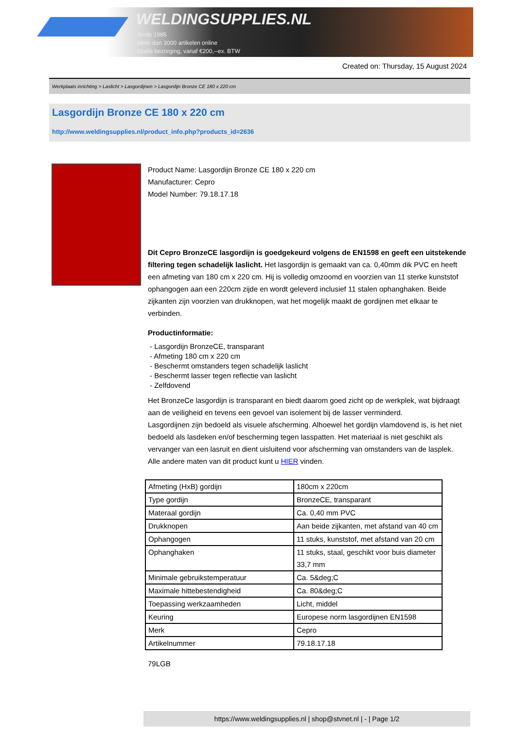WELDINGSUPPLIES.NL
- Sinds 1985
- Méér dan 3000 artikelen online
- Gratis bezorging, vanaf €200,--ex. BTW
Created on: Thursday, 15 August 2024
Werkplaats inrichting > Laslicht > Lasgordijnen > Lasgordijn Bronze CE 180 x 220 cm
Lasgordijn Bronze CE 180 x 220 cm
http://www.weldingsupplies.nl/product_info.php?products_id=2636
Product Name: Lasgordijn Bronze CE 180 x 220 cm
Manufacturer: Cepro
Model Number: 79.18.17.18
Dit Cepro BronzeCE lasgordijn is goedgekeurd volgens de EN1598 en geeft een uitstekende filtering tegen schadelijk laslicht. Het lasgordijn is gemaakt van ca. 0,40mm dik PVC en heeft een afmeting van 180 cm x 220 cm. Hij is volledig omzoomd en voorzien van 11 sterke kunststof ophangogen aan een 220cm zijde en wordt geleverd inclusief 11 stalen ophanghaken. Beide zijkanten zijn voorzien van drukknopen, wat het mogelijk maakt de gordijnen met elkaar te verbinden.
Productinformatie:
- Lasgordijn BronzeCE, transparant
- Afmeting 180 cm x 220 cm
- Beschermt omstanders tegen schadelijk laslicht
- Beschermt lasser tegen reflectie van laslicht
- Zelfdovend
Het BronzeCe lasgordijn is transparant en biedt daarom goed zicht op de werkplek, wat bijdraagt aan de veiligheid en tevens een gevoel van isolement bij de lasser verminderd.
Lasgordijnen zijn bedoeld als visuele afscherming. Alhoewel het gordijn vlamdovend is, is het niet bedoeld als lasdeken en/of bescherming tegen lasspatten. Het materiaal is niet geschikt als vervanger van een lasruit en dient uisluitend voor afscherming van omstanders van de lasplek.
Alle andere maten van dit product kunt u HIER vinden.
| Afmeting (HxB) gordijn | 180cm x 220cm |
| Type gordijn | BronzeCE, transparant |
| Materaal gordijn | Ca. 0,40 mm PVC |
| Drukknopen | Aan beide zijkanten, met afstand van 40 cm |
| Ophangogen | 11 stuks, kunststof, met afstand van 20 cm |
| Ophanghaken | 11 stuks, staal, geschikt voor buis diameter 33,7 mm |
| Minimale gebruikstemperatuur | Ca. 5&deg;C |
| Maximale hittebestendigheid | Ca. 80&deg;C |
| Toepassing werkzaamheden | Licht, middel |
| Keuring | Europese norm lasgordijnen EN1598 |
| Merk | Cepro |
| Artikelnummer | 79.18.17.18 |
79LGB
https://www.weldingsupplies.nl | shop@stvnet.nl | - | Page 1/2